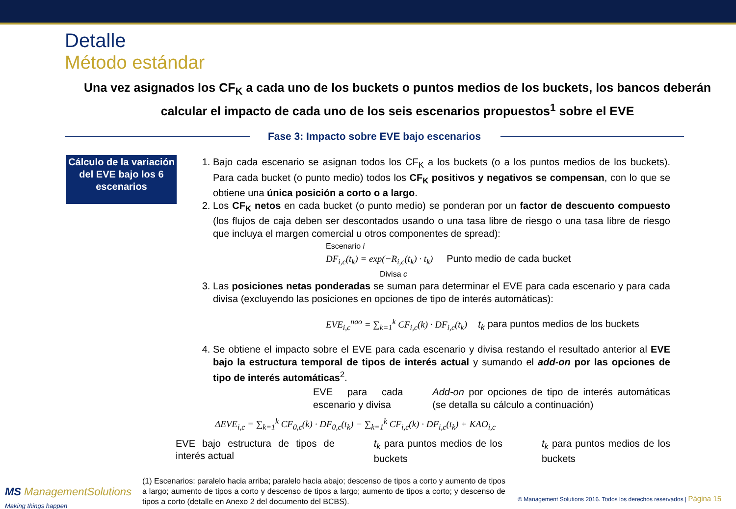Detalle
Método estándar
Una vez asignados los CF<sub>K</sub> a cada uno de los buckets o puntos medios de los buckets, los bancos deberán calcular el impacto de cada uno de los seis escenarios propuestos<sup>1</sup> sobre el EVE
Fase 3: Impacto sobre EVE bajo escenarios
Cálculo de la variación del EVE bajo los 6 escenarios
1. Bajo cada escenario se asignan todos los CF<sub>K</sub> a los buckets (o a los puntos medios de los buckets). Para cada bucket (o punto medio) todos los CF<sub>K</sub> positivos y negativos se compensan, con lo que se obtiene una única posición a corto o a largo.
2. Los CF<sub>K</sub> netos en cada bucket (o punto medio) se ponderan por un factor de descuento compuesto (los flujos de caja deben ser descontados usando o una tasa libre de riesgo o una tasa libre de riesgo que incluya el margen comercial u otros componentes de spread):
Escenario i
DF<sub>i,c</sub>(t<sub>k</sub>) = exp(−R<sub>i,c</sub>(t<sub>k</sub>) · t<sub>k</sub>) Punto medio de cada bucket
Divisa c
3. Las posiciones netas ponderadas se suman para determinar el EVE para cada escenario y para cada divisa (excluyendo las posiciones en opciones de tipo de interés automáticas):
EVE<sub>i,c</sub><sup>nao</sup> = ∑<sub>k=1</sub><sup>k</sup> CF<sub>i,c</sub>(k) · DF<sub>i,c</sub>(t<sub>k</sub>) t<sub>k</sub> para puntos medios de los buckets
4. Se obtiene el impacto sobre el EVE para cada escenario y divisa restando el resultado anterior al EVE bajo la estructura temporal de tipos de interés actual y sumando el add-on por las opciones de tipo de interés automáticas<sup>2</sup>.
EVE para cada escenario y divisa Add-on por opciones de tipo de interés automáticas (se detalla su cálculo a continuación)
ΔEVE<sub>i,c</sub> = ∑<sub>k=1</sub><sup>k</sup> CF<sub>0,c</sub>(k) · DF<sub>0,c</sub>(t<sub>k</sub>) − ∑<sub>k=1</sub><sup>k</sup> CF<sub>i,c</sub>(k) · DF<sub>i,c</sub>(t<sub>k</sub>) + KAO<sub>i,c</sub>
EVE bajo estructura de tipos de interés actual t<sub>k</sub> para puntos medios de los buckets t<sub>k</sub> para puntos medios de los buckets
(1) Escenarios: paralelo hacia arriba; paralelo hacia abajo; descenso de tipos a corto y aumento de tipos a largo; aumento de tipos a corto y descenso de tipos a largo; aumento de tipos a corto; y descenso de tipos a corto (detalle en Anexo 2 del documento del BCBS).
MS ManagementSolutions
Making things happen
© Management Solutions 2016. Todos los derechos reservados | Página 15